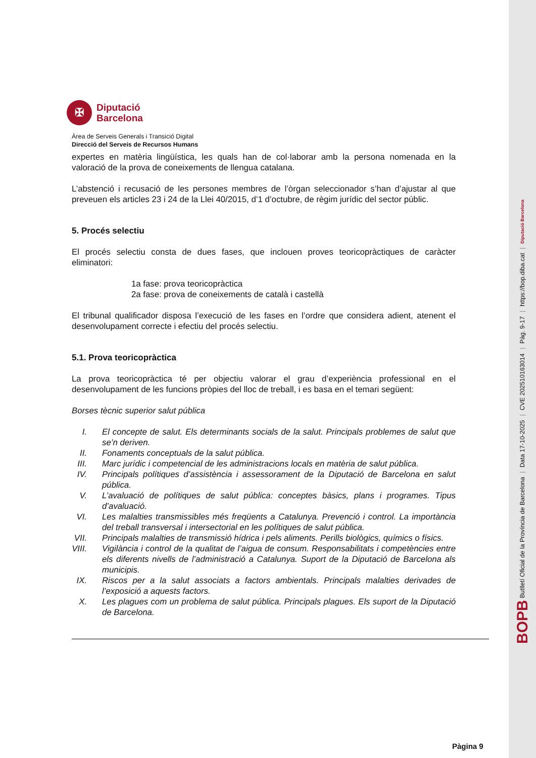✠
Diputació
Barcelona
Àrea de Serveis Generals i Transició Digital
Direcció del Serveis de Recursos Humans
expertes en matèria lingüística, les quals han de col·laborar amb la persona nomenada en la valoració de la prova de coneixements de llengua catalana.
L’abstenció i recusació de les persones membres de l’òrgan seleccionador s’han d’ajustar al que preveuen els articles 23 i 24 de la Llei 40/2015, d’1 d’octubre, de règim jurídic del sector públic.
5. Procés selectiu
El procés selectiu consta de dues fases, que inclouen proves teoricopràctiques de caràcter eliminatori:
1a fase: prova teoricopràctica
2a fase: prova de coneixements de català i castellà
El tribunal qualificador disposa l’execució de les fases en l’ordre que considera adient, atenent el desenvolupament correcte i efectiu del procés selectiu.
5.1. Prova teoricopràctica
La prova teoricopràctica té per objectiu valorar el grau d’experiència professional en el desenvolupament de les funcions pròpies del lloc de treball, i es basa en el temari següent:
Borses tècnic superior salut pública
| I. | El concepte de salut. Els determinants socials de la salut. Principals problemes de salut que se’n deriven. |
| II. | Fonaments conceptuals de la salut pública. |
| III. | Marc jurídic i competencial de les administracions locals en matèria de salut pública. |
| IV. | Principals polítiques d’assistència i assessorament de la Diputació de Barcelona en salut pública. |
| V. | L’avaluació de polítiques de salut pública: conceptes bàsics, plans i programes. Tipus d’avaluació. |
| VI. | Les malalties transmissibles més freqüents a Catalunya. Prevenció i control. La importància del treball transversal i intersectorial en les polítiques de salut pública. |
| VII. | Principals malalties de transmissió hídrica i pels aliments. Perills biològics, químics o físics. |
| VIII. | Vigilància i control de la qualitat de l’aigua de consum. Responsabilitats i competències entre els diferents nivells de l’administració a Catalunya. Suport de la Diputació de Barcelona als municipis. |
| IX. | Riscos per a la salut associats a factors ambientals. Principals malalties derivades de l’exposició a aquests factors. |
| X. | Les plagues com un problema de salut pública. Principals plagues. Els suport de la Diputació de Barcelona. |
Pàgina 9
BOPB Butlletí Oficial de la Província de Barcelona | Data 17-10-2025 | CVE 202510163014 | Pàg. 9-17 | https://bop.diba.cat | Diputació Barcelona